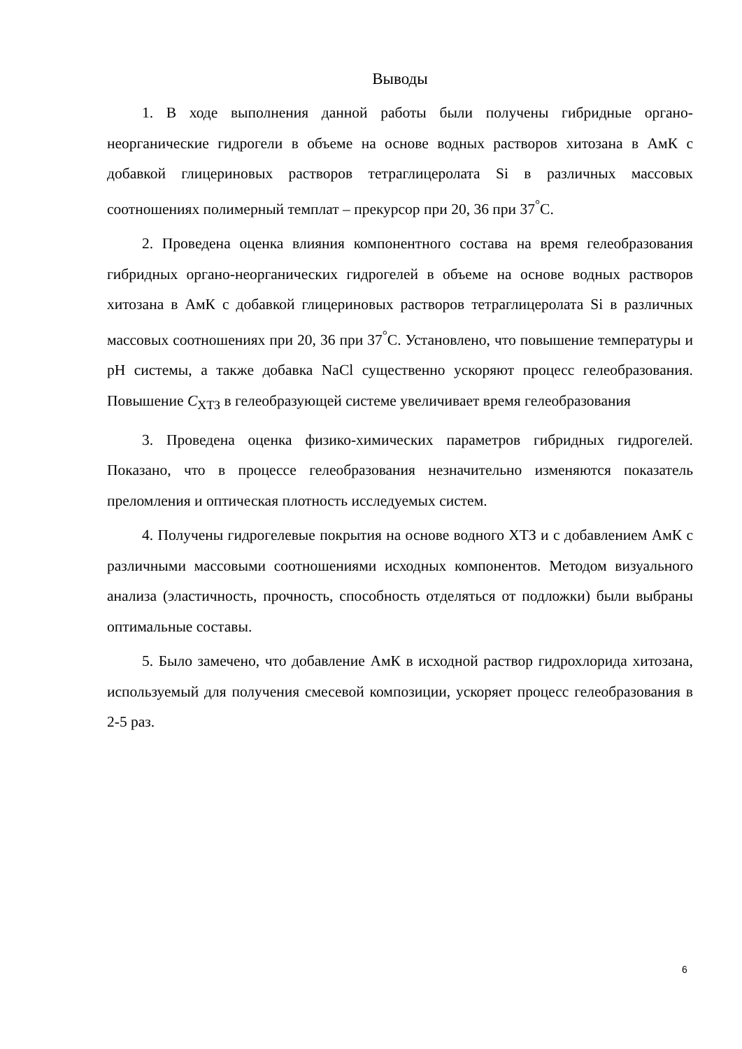Выводы
1. В ходе выполнения данной работы были получены гибридные органо-неорганические гидрогели в объеме на основе водных растворов хитозана в АмК с добавкой глицериновых растворов тетраглицеролата Si в различных массовых соотношениях полимерный темплат – прекурсор при 20, 36 при 37<sup>°</sup>С.
2. Проведена оценка влияния компонентного состава на время гелеобразования гибридных органо-неорганических гидрогелей в объеме на основе водных растворов хитозана в АмК с добавкой глицериновых растворов тетраглицеролата Si в различных массовых соотношениях при 20, 36 при 37<sup>°</sup>С. Установлено, что повышение температуры и pH системы, а также добавка NaCl существенно ускоряют процесс гелеобразования. Повышение С<sub>ХТЗ</sub> в гелеобразующей системе увеличивает время гелеобразования
3. Проведена оценка физико-химических параметров гибридных гидрогелей. Показано, что в процессе гелеобразования незначительно изменяются показатель преломления и оптическая плотность исследуемых систем.
4. Получены гидрогелевые покрытия на основе водного ХТЗ и с добавлением АмК с различными массовыми соотношениями исходных компонентов. Методом визуального анализа (эластичность, прочность, способность отделяться от подложки) были выбраны оптимальные составы.
5. Было замечено, что добавление АмК в исходной раствор гидрохлорида хитозана, используемый для получения смесевой композиции, ускоряет процесс гелеобразования в 2-5 раз.
6